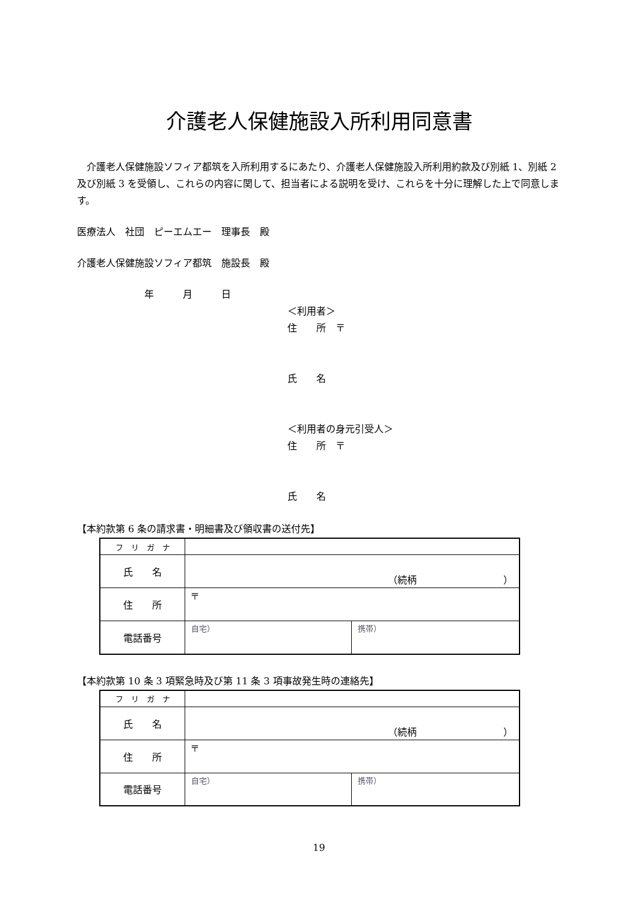介護老人保健施設入所利用同意書
介護老人保健施設ソフィア都筑を入所利用するにあたり、介護老人保健施設入所利用約款及び別紙 1、別紙 2 及び別紙 3 を受領し、これらの内容に関して、担当者による説明を受け、これらを十分に理解した上で同意します。
医療法人　社団　ピーエムエー　理事長　殿
介護老人保健施設ソフィア都筑　施設長　殿
年　　　月　　　日
＜利用者＞
住　　所　〒
氏　　名
＜利用者の身元引受人＞
住　　所　〒
氏　　名
【本約款第 6 条の請求書・明細書及び領収書の送付先】
| フ リ ガ ナ | | |
| 氏 名 | （続柄 ） | |
| 住 所 | 〒 | |
| 電話番号 | 自宅） | 携帯） |
【本約款第 10 条 3 項緊急時及び第 11 条 3 項事故発生時の連絡先】
| フ リ ガ ナ | | |
| 氏 名 | （続柄 ） | |
| 住 所 | 〒 | |
| 電話番号 | 自宅） | 携帯） |
19